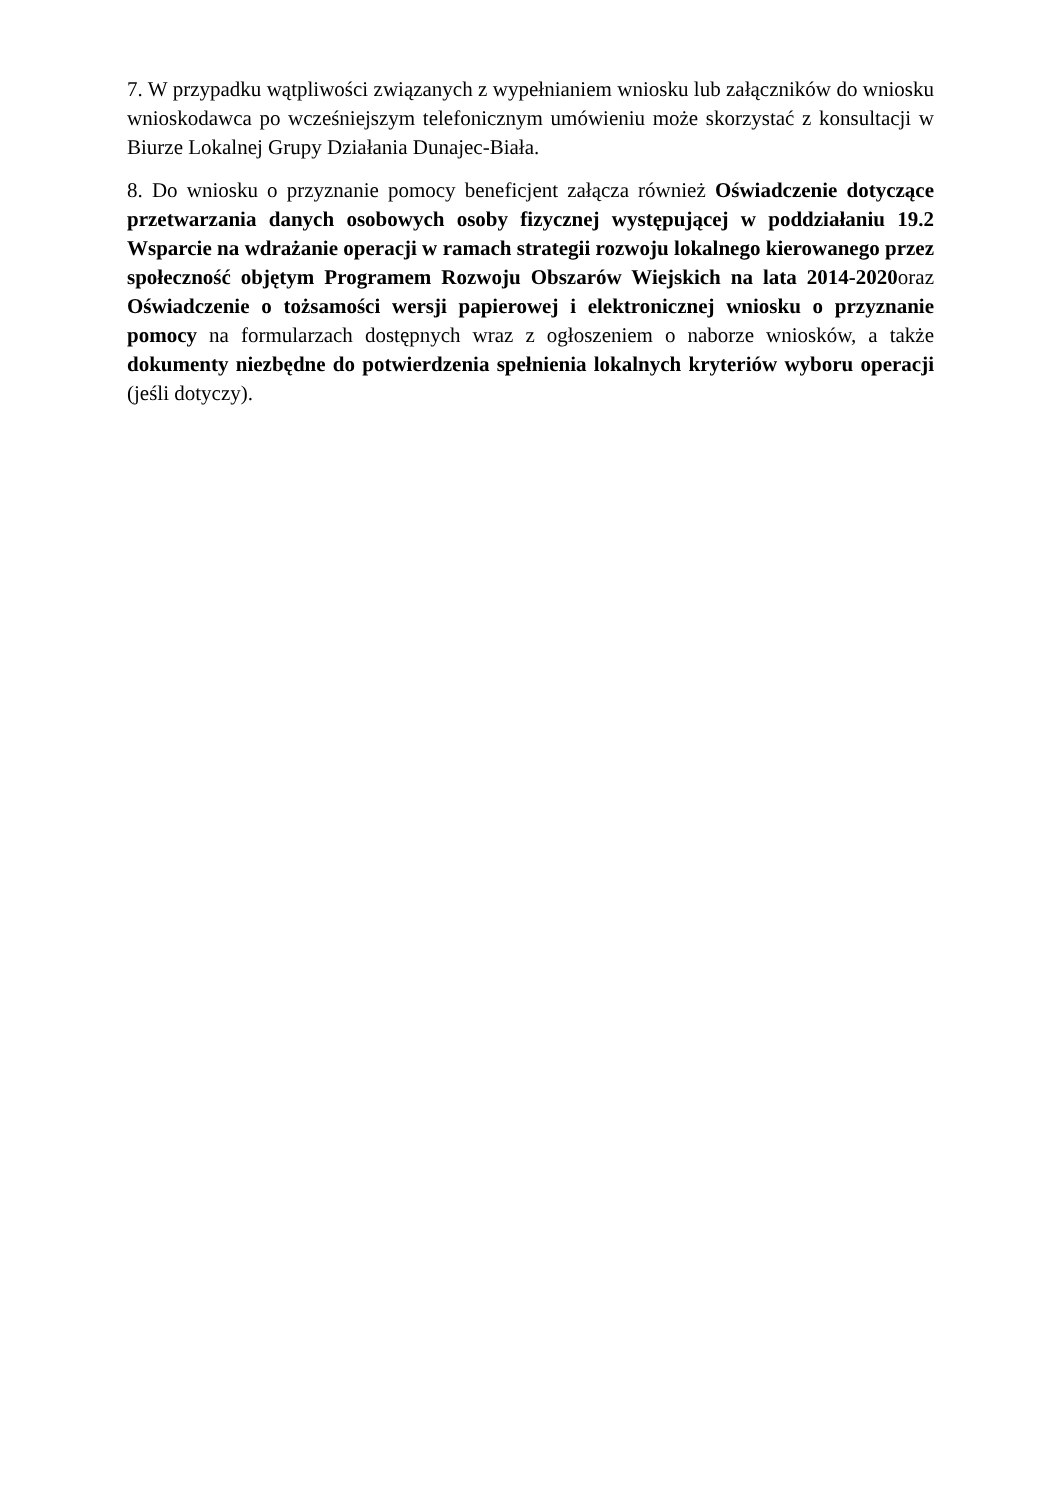7. W przypadku wątpliwości związanych z wypełnianiem wniosku lub załączników do wniosku wnioskodawca po wcześniejszym telefonicznym umówieniu może skorzystać z konsultacji w Biurze Lokalnej Grupy Działania Dunajec-Biała.
8. Do wniosku o przyznanie pomocy beneficjent załącza również Oświadczenie dotyczące przetwarzania danych osobowych osoby fizycznej występującej w poddziałaniu 19.2 Wsparcie na wdrażanie operacji w ramach strategii rozwoju lokalnego kierowanego przez społeczność objętym Programem Rozwoju Obszarów Wiejskich na lata 2014-2020oraz Oświadczenie o tożsamości wersji papierowej i elektronicznej wniosku o przyznanie pomocy na formularzach dostępnych wraz z ogłoszeniem o naborze wniosków, a także dokumenty niezbędne do potwierdzenia spełnienia lokalnych kryteriów wyboru operacji (jeśli dotyczy).